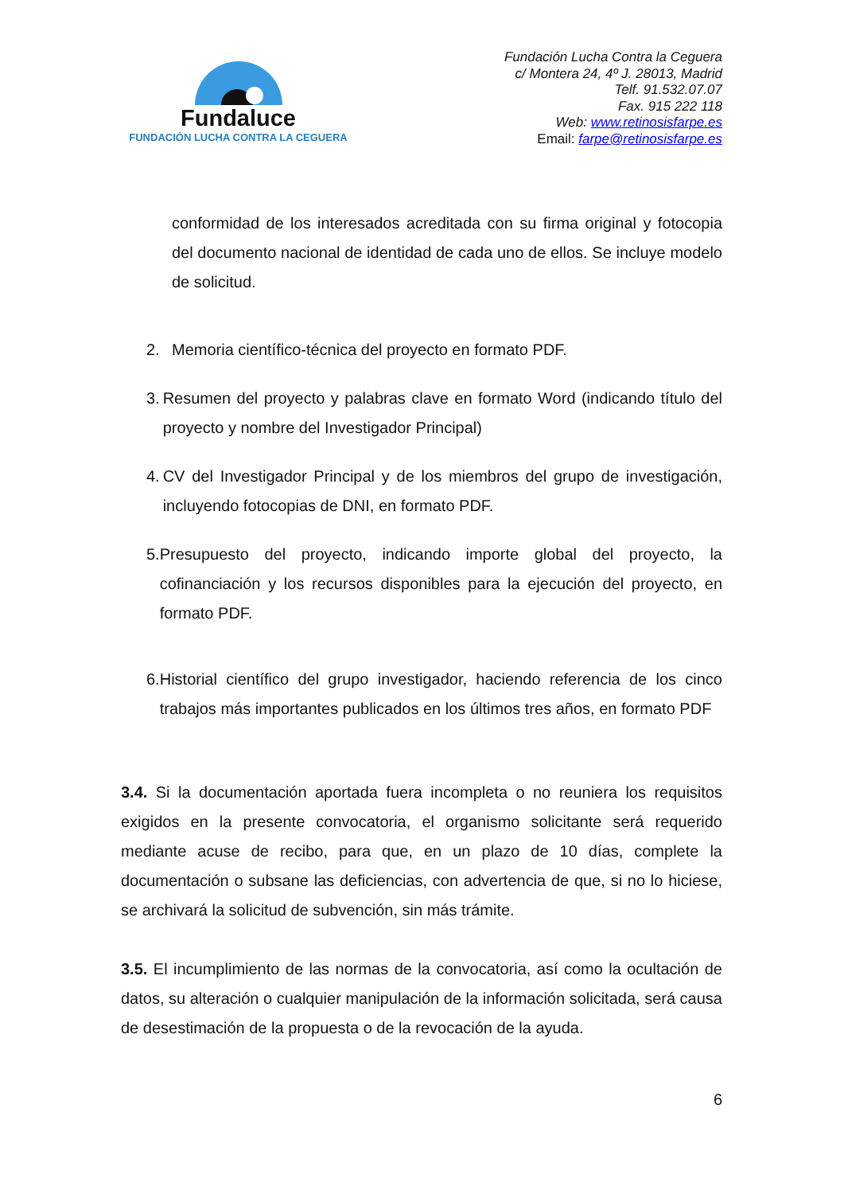Fundaluce
FUNDACIÓN LUCHA CONTRA LA CEGUERA
Fundación Lucha Contra la Ceguera
c/ Montera 24, 4º J. 28013, Madrid
Telf. 91.532.07.07
Fax. 915 222 118
Web: www.retinosisfarpe.es
Email: farpe@retinosisfarpe.es
conformidad de los interesados acreditada con su firma original y fotocopia del documento nacional de identidad de cada uno de ellos. Se incluye modelo de solicitud.
2. Memoria científico-técnica del proyecto en formato PDF.
3. Resumen del proyecto y palabras clave en formato Word (indicando título del proyecto y nombre del Investigador Principal)
4. CV del Investigador Principal y de los miembros del grupo de investigación, incluyendo fotocopias de DNI, en formato PDF.
5. Presupuesto del proyecto, indicando importe global del proyecto, la cofinanciación y los recursos disponibles para la ejecución del proyecto, en formato PDF.
6. Historial científico del grupo investigador, haciendo referencia de los cinco trabajos más importantes publicados en los últimos tres años, en formato PDF
3.4. Si la documentación aportada fuera incompleta o no reuniera los requisitos exigidos en la presente convocatoria, el organismo solicitante será requerido mediante acuse de recibo, para que, en un plazo de 10 días, complete la documentación o subsane las deficiencias, con advertencia de que, si no lo hiciese, se archivará la solicitud de subvención, sin más trámite.
3.5. El incumplimiento de las normas de la convocatoria, así como la ocultación de datos, su alteración o cualquier manipulación de la información solicitada, será causa de desestimación de la propuesta o de la revocación de la ayuda.
6